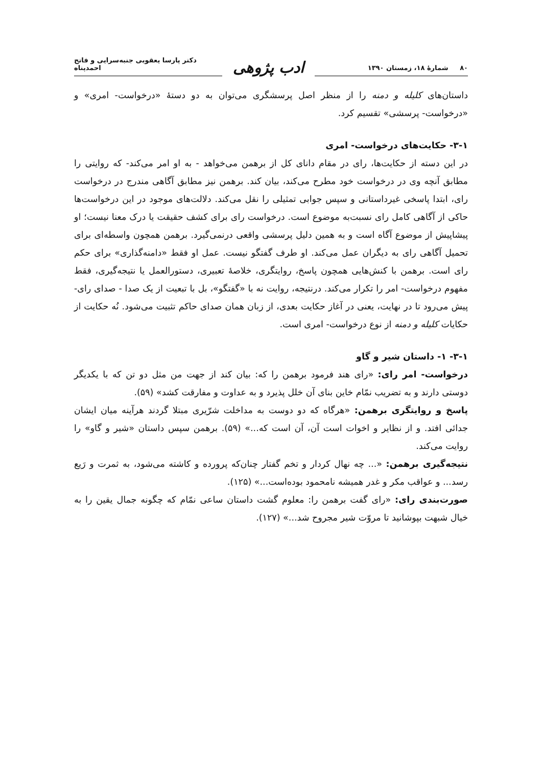۸۰ شمارهٔ ۱۸، زمستان ۱۳۹۰
ادب پژوهی
دکتر پارسا یعقوبی جنبه‌سرایی و فاتح احمدپناه
داستان‌های کلیله و دمنه را از منظر اصل پرسشگری می‌توان به دو دستهٔ «درخواست- امری» و «درخواست- پرسشی» تقسیم کرد.
۳-۱- حکایت‌های درخواست- امری
در این دسته از حکایت‌ها، رای در مقام دانای کل از برهمن می‌خواهد - به او امر می‌کند- که روایتی را مطابق آنچه وی در درخواست خود مطرح می‌کند، بیان کند. برهمن نیز مطابق آگاهی مندرج در درخواست رای، ابتدا پاسخی غیرداستانی و سپس جوابی تمثیلی را نقل می‌کند. دلالت‌های موجود در این درخواست‌ها حاکی از آگاهی کامل رای نسبت‌به موضوع است. درخواست رای برای کشف حقیقت یا درک معنا نیست؛ او پیشاپیش از موضوع آگاه است و به همین دلیل پرسشی واقعی درنمی‌گیرد. برهمن همچون واسطه‌ای برای تحمیل آگاهی رای به دیگران عمل می‌کند. او طرف گفتگو نیست. عمل او فقط «دامنه‌گذاری» برای حکم رای است. برهمن با کنش‌هایی همچون پاسخ، روایتگری، خلاصهٔ تعبیری، دستورالعمل یا نتیجه‌گیری، فقط مفهوم درخواست- امر را تکرار می‌کند. درنتیجه، روایت نه با «گفتگو»، بل با تبعیت از یک صدا - صدای رای- پیش می‌رود تا در نهایت، یعنی در آغاز حکایت بعدی، از زبان همان صدای حاکم تثبیت می‌شود. نُه حکایت از حکایات کلیله و دمنه از نوع درخواست- امری است.
۳-۱- ۱- داستان شیر و گاو
درخواست- امر رای: «رای هند فرمود برهمن را که: بیان کند از جهت من مثل دو تن که با یکدیگر دوستی دارند و به تضریب نمّام خاین بنای آن خلل پذیرد و به عداوت و مفارقت کشد» (۵۹).
پاسخ و روایتگری برهمن: «هرگاه که دو دوست به مداخلت شرّیری مبتلا گردند هرآینه میان ایشان جدائی افتد. و از نظایر و اخوات است آن، آن است که...» (۵۹). برهمن سپس داستان «شیر و گاو» را روایت می‌کند.
نتیجه‌گیری برهمن: «... چه نهال کردار و تخم گفتار چنان‌که پرورده و کاشته می‌شود، به ثمرت و رَیع رسد... و عواقب مکر و غدر همیشه نامحمود بوده‌است...» (۱۲۵).
صورت‌بندی رای: «رای گفت برهمن را: معلوم گشت داستان ساعی نمّام که چگونه جمال یقین را به خیال شبهت بپوشانید تا مروّت شیر مجروح شد...» (۱۲۷).